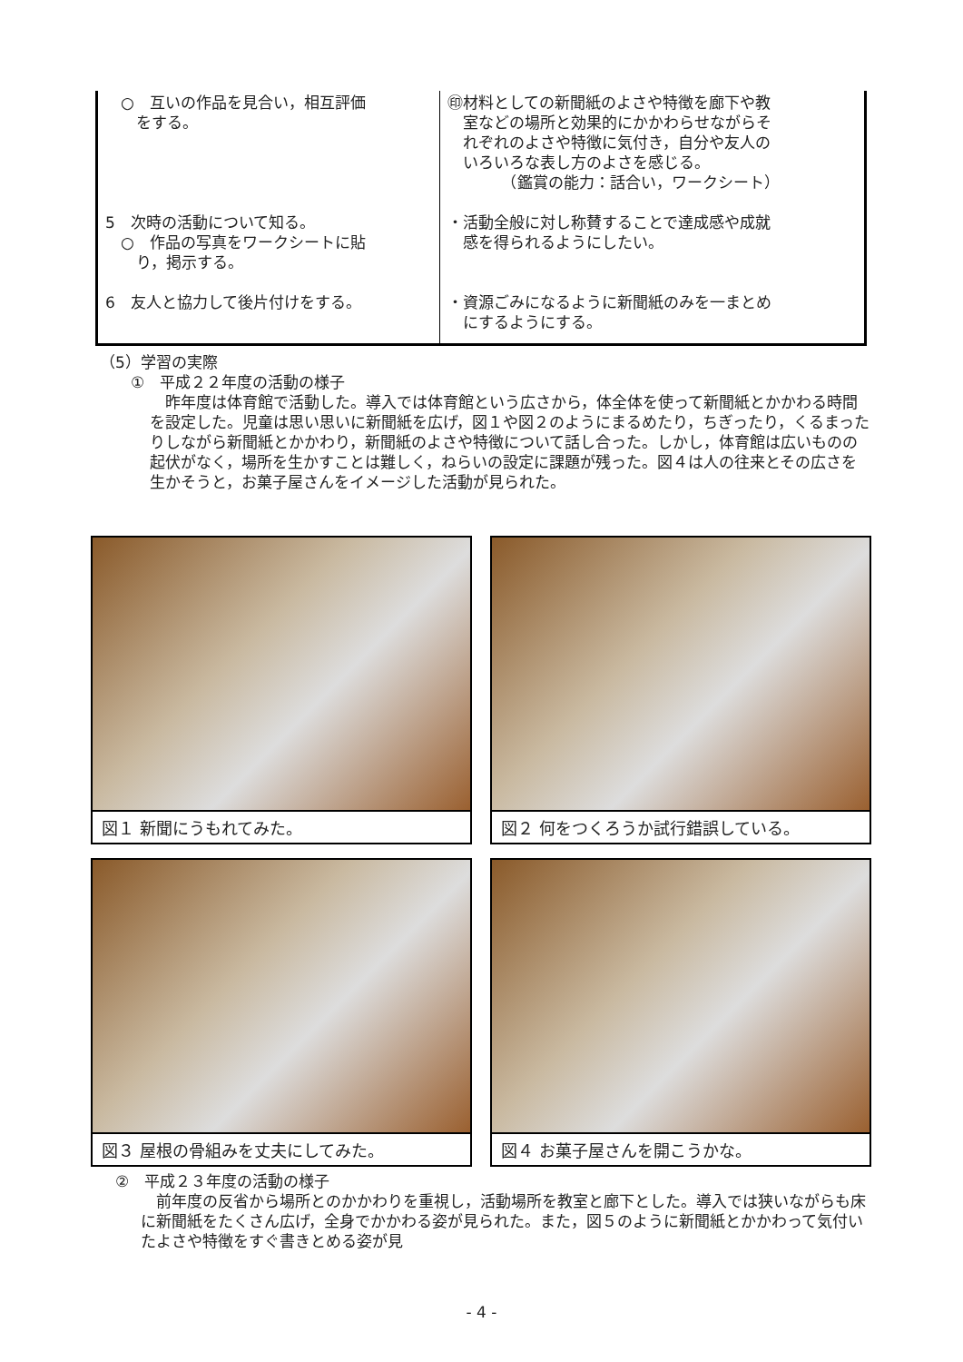| ○ 互いの作品を見合い，相互評価 をする。 | ㊞材料としての新聞紙のよさや特徴を廊下や教 室などの場所と効果的にかかわらせながらそ れぞれのよさや特徴に気付き，自分や友人の いろいろな表し方のよさを感じる。 （鑑賞の能力：話合い，ワークシート） |
| 5 次時の活動について知る。 ○ 作品の写真をワークシートに貼 り，掲示する。 | ・活動全般に対し称賛することで達成感や成就 感を得られるようにしたい。 |
| 6 友人と協力して後片付けをする。 | ・資源ごみになるように新聞紙のみを一まとめ にするようにする。 |
（5）学習の実際
　　①　平成２２年度の活動の様子
　昨年度は体育館で活動した。導入では体育館という広さから，体全体を使って新聞紙とかかわる時間を設定した。児童は思い思いに新聞紙を広げ，図１や図２のようにまるめたり，ちぎったり，くるまったりしながら新聞紙とかかわり，新聞紙のよさや特徴について話し合った。しかし，体育館は広いものの起伏がなく，場所を生かすことは難しく，ねらいの設定に課題が残った。図４は人の往来とその広さを生かそうと，お菓子屋さんをイメージした活動が見られた。
図１ 新聞にうもれてみた。
図２ 何をつくろうか試行錯誤している。
図３ 屋根の骨組みを丈夫にしてみた。
図４ お菓子屋さんを開こうかな。
　②　平成２３年度の活動の様子
　前年度の反省から場所とのかかわりを重視し，活動場所を教室と廊下とした。導入では狭いながらも床に新聞紙をたくさん広げ，全身でかかわる姿が見られた。また，図５のように新聞紙とかかわって気付いたよさや特徴をすぐ書きとめる姿が見
- 4 -